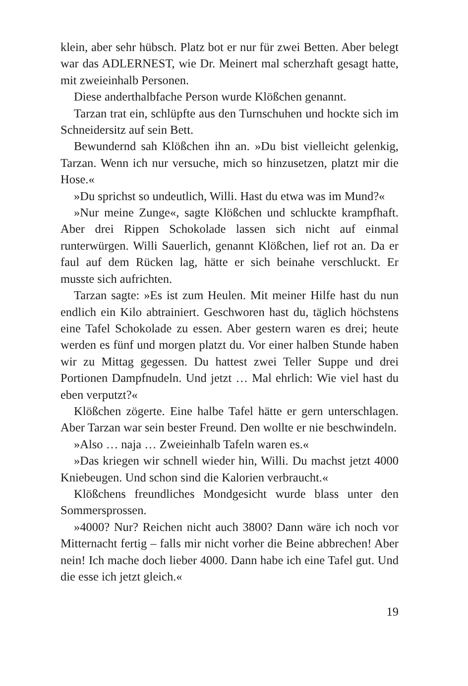klein, aber sehr hübsch. Platz bot er nur für zwei Betten. Aber belegt war das ADLERNEST, wie Dr. Meinert mal scherzhaft gesagt hatte, mit zweieinhalb Personen.
Diese anderthalbfache Person wurde Klößchen genannt.
Tarzan trat ein, schlüpfte aus den Turnschuhen und hockte sich im Schneidersitz auf sein Bett.
Bewundernd sah Klößchen ihn an. »Du bist vielleicht gelenkig, Tarzan. Wenn ich nur versuche, mich so hinzusetzen, platzt mir die Hose.«
»Du sprichst so undeutlich, Willi. Hast du etwa was im Mund?«
»Nur meine Zunge«, sagte Klößchen und schluckte krampfhaft. Aber drei Rippen Schokolade lassen sich nicht auf einmal runterwürgen. Willi Sauerlich, genannt Klößchen, lief rot an. Da er faul auf dem Rücken lag, hätte er sich beinahe verschluckt. Er musste sich aufrichten.
Tarzan sagte: »Es ist zum Heulen. Mit meiner Hilfe hast du nun endlich ein Kilo abtrainiert. Geschworen hast du, täglich höchstens eine Tafel Schokolade zu essen. Aber gestern waren es drei; heute werden es fünf und morgen platzt du. Vor einer halben Stunde haben wir zu Mittag gegessen. Du hattest zwei Teller Suppe und drei Portionen Dampfnudeln. Und jetzt … Mal ehrlich: Wie viel hast du eben verputzt?«
Klößchen zögerte. Eine halbe Tafel hätte er gern unterschlagen. Aber Tarzan war sein bester Freund. Den wollte er nie beschwindeln.
»Also … naja … Zweieinhalb Tafeln waren es.«
»Das kriegen wir schnell wieder hin, Willi. Du machst jetzt 4000 Kniebeugen. Und schon sind die Kalorien verbraucht.«
Klößchens freundliches Mondgesicht wurde blass unter den Sommersprossen.
»4000? Nur? Reichen nicht auch 3800? Dann wäre ich noch vor Mitternacht fertig – falls mir nicht vorher die Beine abbrechen! Aber nein! Ich mache doch lieber 4000. Dann habe ich eine Tafel gut. Und die esse ich jetzt gleich.«
19